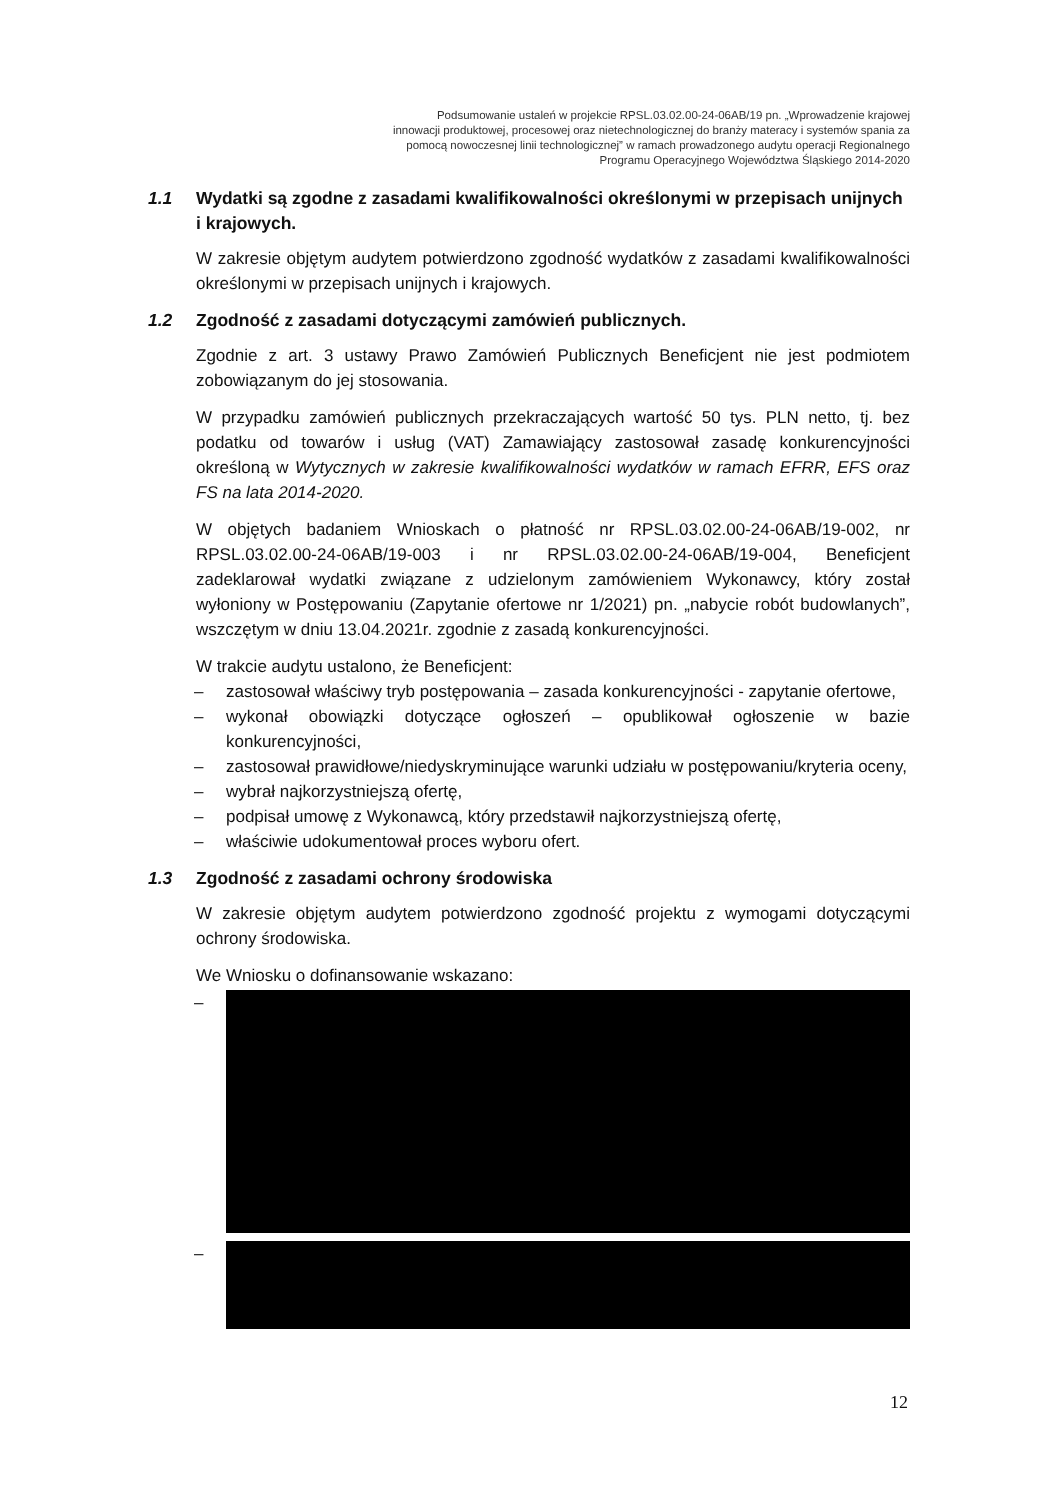Podsumowanie ustaleń w projekcie RPSL.03.02.00-24-06AB/19 pn. „Wprowadzenie krajowej innowacji produktowej, procesowej oraz nietechnologicznej do branży materacy i systemów spania za pomocą nowoczesnej linii technologicznej” w ramach prowadzonego audytu operacji Regionalnego Programu Operacyjnego Województwa Śląskiego 2014-2020
1.1 Wydatki są zgodne z zasadami kwalifikowalności określonymi w przepisach unijnych i krajowych.
W zakresie objętym audytem potwierdzono zgodność wydatków z zasadami kwalifikowalności określonymi w przepisach unijnych i krajowych.
1.2 Zgodność z zasadami dotyczącymi zamówień publicznych.
Zgodnie z art. 3 ustawy Prawo Zamówień Publicznych Beneficjent nie jest podmiotem zobowiązanym do jej stosowania.
W przypadku zamówień publicznych przekraczających wartość 50 tys. PLN netto, tj. bez podatku od towarów i usług (VAT) Zamawiający zastosował zasadę konkurencyjności określoną w Wytycznych w zakresie kwalifikowalności wydatków w ramach EFRR, EFS oraz FS na lata 2014-2020.
W objętych badaniem Wnioskach o płatność nr RPSL.03.02.00-24-06AB/19-002, nr RPSL.03.02.00-24-06AB/19-003 i nr RPSL.03.02.00-24-06AB/19-004, Beneficjent zadeklarował wydatki związane z udzielonym zamówieniem Wykonawcy, który został wyłoniony w Postępowaniu (Zapytanie ofertowe nr 1/2021) pn. „nabycie robót budowlanych”, wszczętym w dniu 13.04.2021r. zgodnie z zasadą konkurencyjności.
W trakcie audytu ustalono, że Beneficjent:
– zastosował właściwy tryb postępowania – zasada konkurencyjności - zapytanie ofertowe,
– wykonał obowiązki dotyczące ogłoszeń – opublikował ogłoszenie w bazie konkurencyjności,
– zastosował prawidłowe/niedyskryminujące warunki udziału w postępowaniu/kryteria oceny,
– wybrał najkorzystniejszą ofertę,
– podpisał umowę z Wykonawcą, który przedstawił najkorzystniejszą ofertę,
– właściwie udokumentował proces wyboru ofert.
1.3 Zgodność z zasadami ochrony środowiska
W zakresie objętym audytem potwierdzono zgodność projektu z wymogami dotyczącymi ochrony środowiska.
We Wniosku o dofinansowanie wskazano:
–
–
12